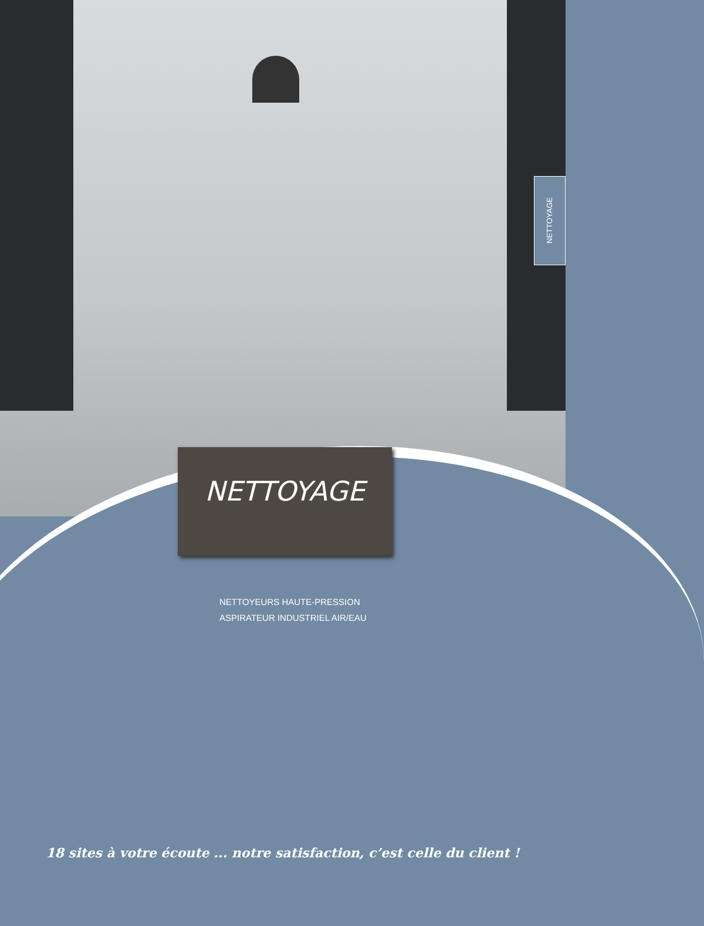NETTOYAGE
NETTOYAGE
NETTOYEURS HAUTE-PRESSION
ASPIRATEUR INDUSTRIEL AIR/EAU
18 sites à votre écoute ... notre satisfaction, c’est celle du client !